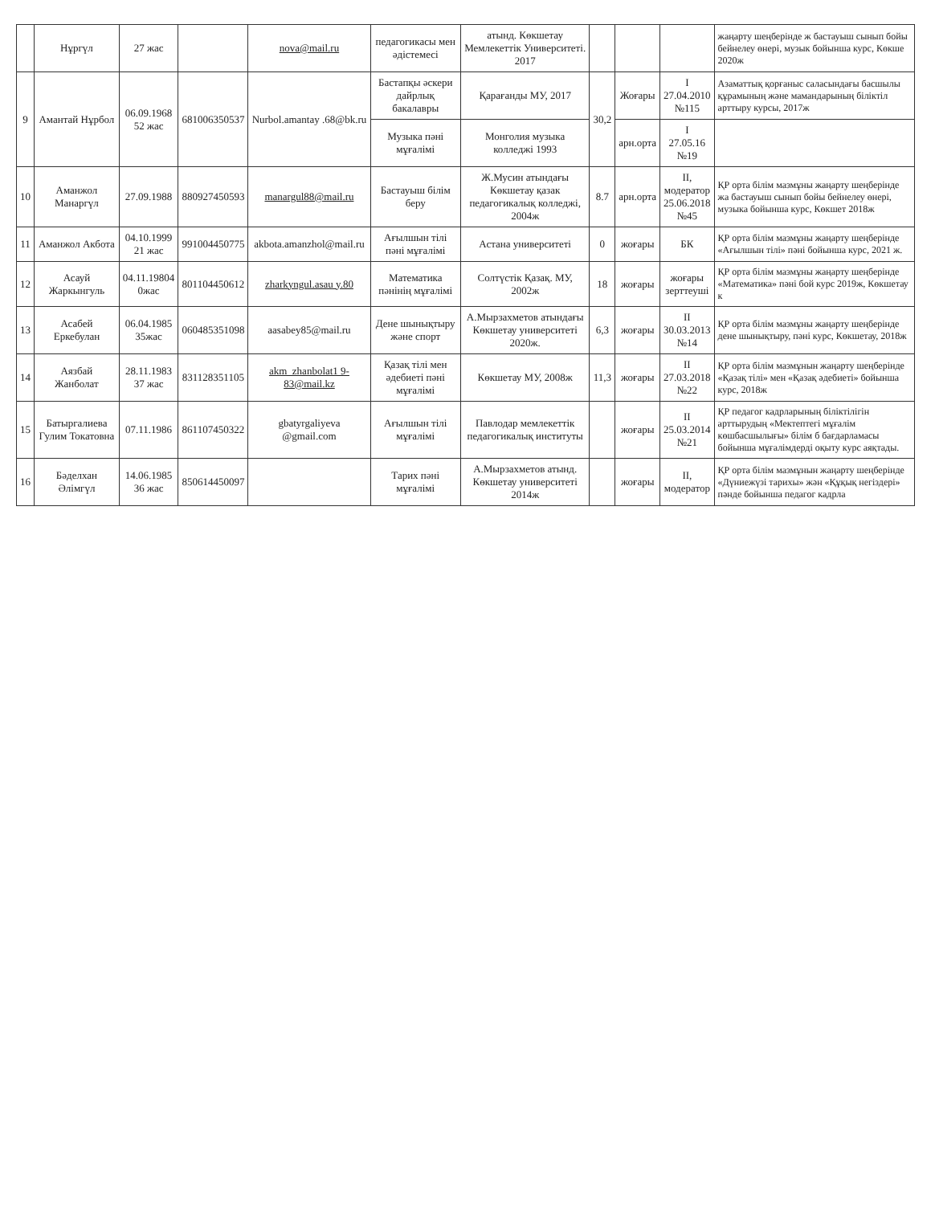| | Нұргүл | 27 жас | | nova@mail.ru | педагогикасы мен әдістемесі | атынд. Көкшетау Мемлекеттік Университеті. 2017 | | | | жаңарту шеңберінде ж бастауыш сынып бойы бейнелеу өнері, музык бойынша курс, Көкше 2020ж |
| 9 | Амантай Нұрбол | 06.09.1968 52 жас | 681006350537 | Nurbol.amantay .68@bk.ru | Бастапқы әскери дайрлық бакалавры | Қарағанды МУ, 2017 | 30,2 | Жоғары | I 27.04.2010 №115 | Азаматтық қорғаныс саласындағы басшылы құрамының және мамандарының біліктіл арттыру курсы, 2017ж |
| | | | | | Музыка пәні мұғалімі | Монголия музыка колледжі 1993 | | арн.орта | I 27.05.16 №19 | |
| 10 | Аманжол Манаргүл | 27.09.1988 | 880927450593 | manargul88@mail.ru | Бастауыш білім беру | Ж.Мусин атындағы Көкшетау қазак педагогикалық колледжі, 2004ж | 8.7 | арн.орта | II, модератор 25.06.2018 №45 | ҚР орта білім мазмұны жаңарту шеңберінде жа бастауыш сынып бойы бейнелеу өнері, музыка бойынша курс, Көкшет 2018ж |
| 11 | Аманжол Акбота | 04.10.1999 21 жас | 991004450775 | akbota.amanzhol@mail.ru | Ағылшын тілі пәні мұғалімі | Астана университеті | 0 | жоғары | БК | ҚР орта білім мазмұны жаңарту шеңберінде «Ағылшын тілі» пәні бойынша курс, 2021 ж. |
| 12 | Асауй Жаркынгуль | 04.11.19804 0жас | 801104450612 | zharkyngul.asau y.80 | Математика пәнінің мұғалімі | Солтүстік Қазақ. МУ, 2002ж | 18 | жоғары | жоғары зерттеуші | ҚР орта білім мазмұны жаңарту шеңберінде «Математика» пәні бой курс 2019ж, Көкшетау к |
| 13 | Асабей Еркебулан | 06.04.1985 35жас | 060485351098 | aasabey85@mail.ru | Дене шынықтыру және спорт | А.Мырзахметов атындағы Көкшетау университеті 2020ж. | 6,3 | жоғары | II 30.03.2013 №14 | ҚР орта білім мазмұны жаңарту шеңберінде дене шынықтыру, пәні курс, Көкшетау, 2018ж |
| 14 | Аязбай Жанболат | 28.11.1983 37 жас | 831128351105 | akm_zhanbolat1 9-83@mail.kz | Қазақ тілі мен әдебиеті пәні мұғалімі | Көкшетау МУ, 2008ж | 11,3 | жоғары | II 27.03.2018 №22 | ҚР орта білім мазмұнын жаңарту шеңберінде «Қазақ тілі» мен «Қазақ әдебиеті» бойынша курс, 2018ж |
| 15 | Батыргалиева Гулим Токатовна | 07.11.1986 | 861107450322 | gbatyrgaliyeva @gmail.com | Ағылшын тілі мұғалімі | Павлодар мемлекеттік педагогикалық институты | | жоғары | II 25.03.2014 №21 | ҚР педагог кадрларының біліктілігін арттырудың «Мектептегі мұғалім көшбасшылығы» білім б бағдарламасы бойынша мұғалімдерді оқыту курс аяқтады. |
| 16 | Бәделхан Әлімгүл | 14.06.1985 36 жас | 850614450097 | | Тарих пәні мұғалімі | А.Мырзахметов атынд. Көкшетау университеті 2014ж | | жоғары | II, модератор | ҚР орта білім мазмұнын жаңарту шеңберінде «Дүниежүзі тарихы» жән «Құқық негіздері» пәнде бойынша педагог кадрла |